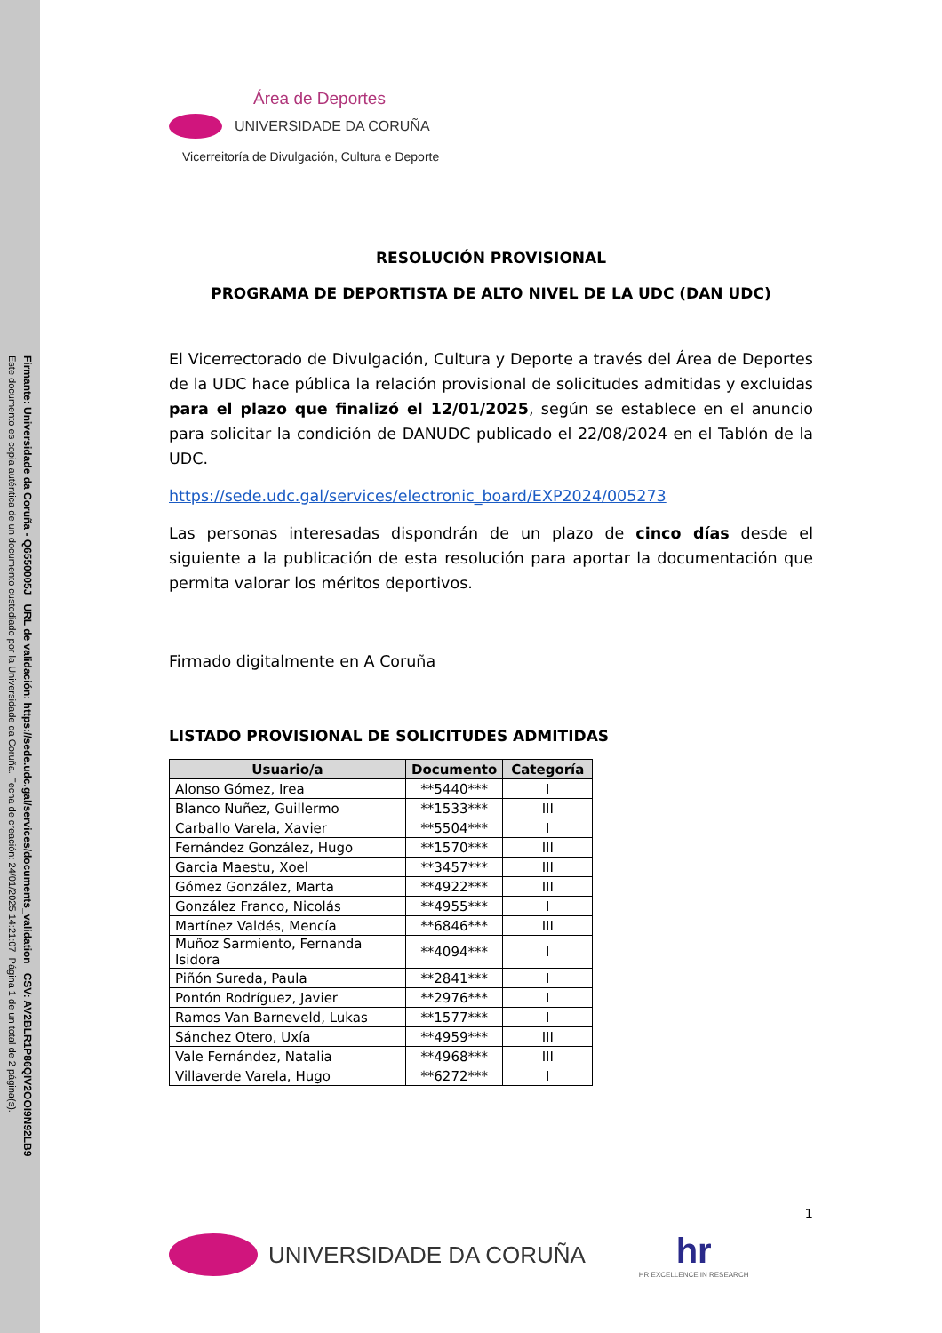Firmante: Universidade da Coruña - Q6550005J URL de validación: https://sede.udc.gal/services/documents_validation CSV: AV2BLR1P86QIV2OOI9N92LB9
Este documento es copia auténtica de un documento custodiado por la Universidade da Coruña. Fecha de creación: 24/01/2025 14:21:07 Página 1 de un total de 2 página(s).
Área de Deportes
UNIVERSIDADE DA CORUÑA
Vicerreitoría de Divulgación, Cultura e Deporte
RESOLUCIÓN PROVISIONAL
PROGRAMA DE DEPORTISTA DE ALTO NIVEL DE LA UDC (DAN UDC)
El Vicerrectorado de Divulgación, Cultura y Deporte a través del Área de Deportes de la UDC hace pública la relación provisional de solicitudes admitidas y excluidas para el plazo que finalizó el 12/01/2025, según se establece en el anuncio para solicitar la condición de DANUDC publicado el 22/08/2024 en el Tablón de la UDC.
https://sede.udc.gal/services/electronic_board/EXP2024/005273
Las personas interesadas dispondrán de un plazo de cinco días desde el siguiente a la publicación de esta resolución para aportar la documentación que permita valorar los méritos deportivos.
Firmado digitalmente en A Coruña
LISTADO PROVISIONAL DE SOLICITUDES ADMITIDAS
| Usuario/a | Documento | Categoría |
| --- | --- | --- |
| Alonso Gómez, Irea | **5440*** | I |
| Blanco Nuñez, Guillermo | **1533*** | III |
| Carballo Varela, Xavier | **5504*** | I |
| Fernández González, Hugo | **1570*** | III |
| Garcia Maestu, Xoel | **3457*** | III |
| Gómez González, Marta | **4922*** | III |
| González Franco, Nicolás | **4955*** | I |
| Martínez Valdés, Mencía | **6846*** | III |
| Muñoz Sarmiento, Fernanda Isidora | **4094*** | I |
| Piñón Sureda, Paula | **2841*** | I |
| Pontón Rodríguez, Javier | **2976*** | I |
| Ramos Van Barneveld, Lukas | **1577*** | I |
| Sánchez Otero, Uxía | **4959*** | III |
| Vale Fernández, Natalia | **4968*** | III |
| Villaverde Varela, Hugo | **6272*** | I |
1
UNIVERSIDADE DA CORUÑA
hr
HR EXCELLENCE IN RESEARCH